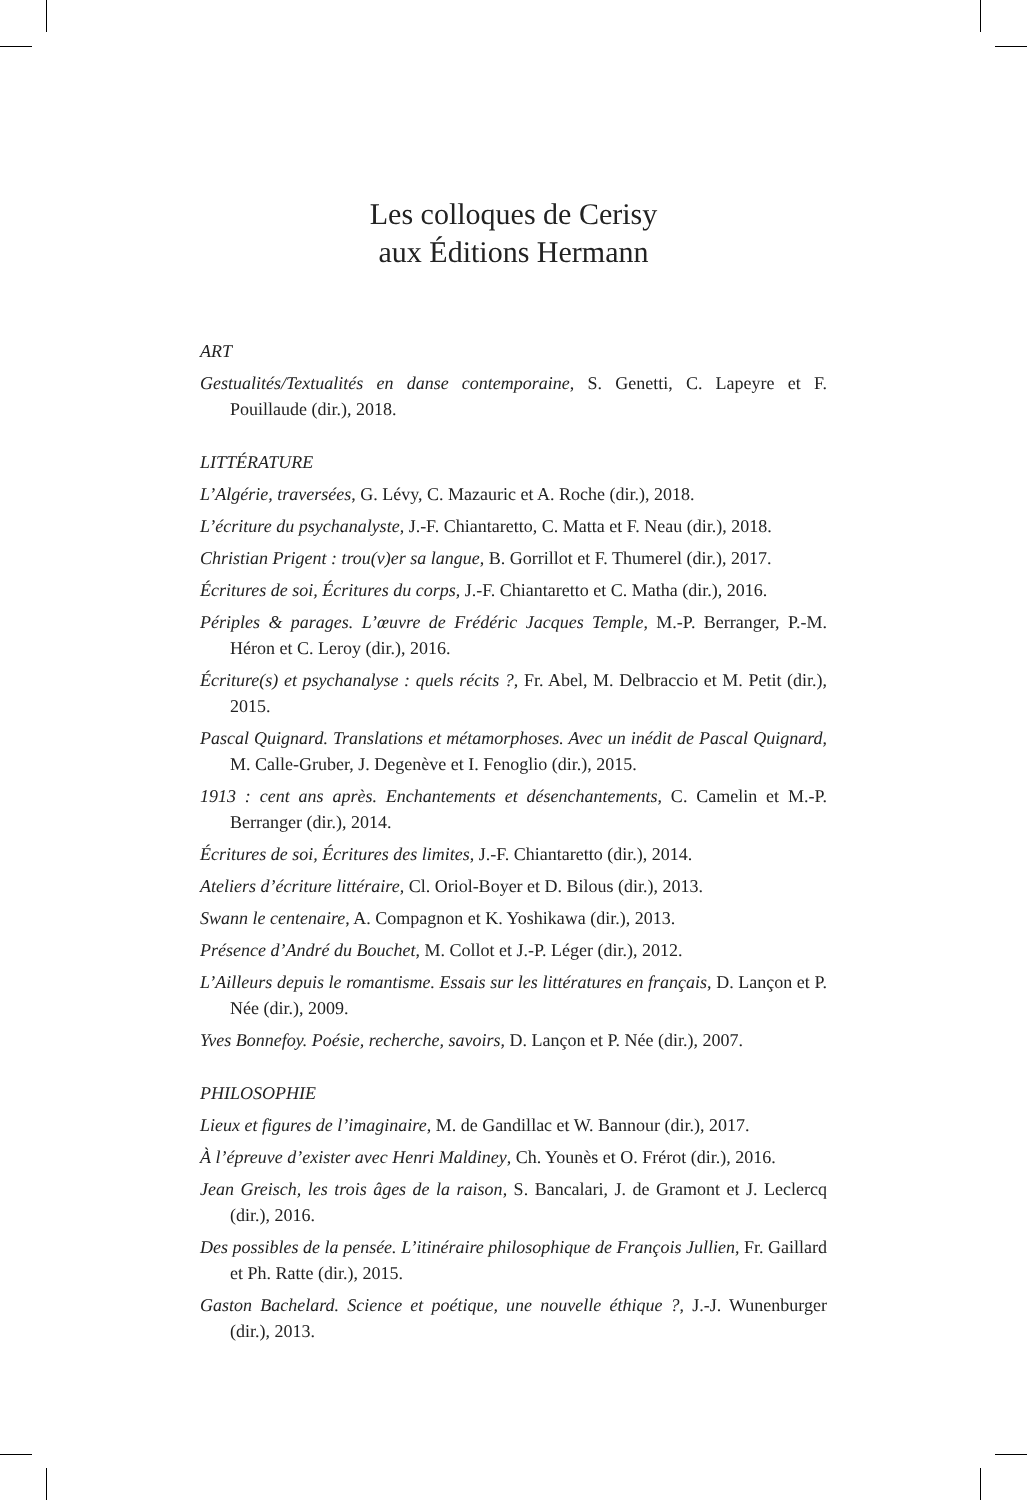Les colloques de Cerisy
aux Éditions Hermann
ART
Gestualités/Textualités en danse contemporaine, S. Genetti, C. Lapeyre et F. Pouillaude (dir.), 2018.
LITTÉRATURE
L’Algérie, traversées, G. Lévy, C. Mazauric et A. Roche (dir.), 2018.
L’écriture du psychanalyste, J.-F. Chiantaretto, C. Matta et F. Neau (dir.), 2018.
Christian Prigent : trou(v)er sa langue, B. Gorrillot et F. Thumerel (dir.), 2017.
Écritures de soi, Écritures du corps, J.-F. Chiantaretto et C. Matha (dir.), 2016.
Périples & parages. L’œuvre de Frédéric Jacques Temple, M.-P. Berranger, P.-M. Héron et C. Leroy (dir.), 2016.
Écriture(s) et psychanalyse : quels récits ?, Fr. Abel, M. Delbraccio et M. Petit (dir.), 2015.
Pascal Quignard. Translations et métamorphoses. Avec un inédit de Pascal Quignard, M. Calle-Gruber, J. Degenève et I. Fenoglio (dir.), 2015.
1913 : cent ans après. Enchantements et désenchantements, C. Camelin et M.-P. Berranger (dir.), 2014.
Écritures de soi, Écritures des limites, J.-F. Chiantaretto (dir.), 2014.
Ateliers d’écriture littéraire, Cl. Oriol-Boyer et D. Bilous (dir.), 2013.
Swann le centenaire, A. Compagnon et K. Yoshikawa (dir.), 2013.
Présence d’André du Bouchet, M. Collot et J.-P. Léger (dir.), 2012.
L’Ailleurs depuis le romantisme. Essais sur les littératures en français, D. Lançon et P. Née (dir.), 2009.
Yves Bonnefoy. Poésie, recherche, savoirs, D. Lançon et P. Née (dir.), 2007.
PHILOSOPHIE
Lieux et figures de l’imaginaire, M. de Gandillac et W. Bannour (dir.), 2017.
À l’épreuve d’exister avec Henri Maldiney, Ch. Younès et O. Frérot (dir.), 2016.
Jean Greisch, les trois âges de la raison, S. Bancalari, J. de Gramont et J. Leclercq (dir.), 2016.
Des possibles de la pensée. L’itinéraire philosophique de François Jullien, Fr. Gaillard et Ph. Ratte (dir.), 2015.
Gaston Bachelard. Science et poétique, une nouvelle éthique ?, J.-J. Wunenburger (dir.), 2013.